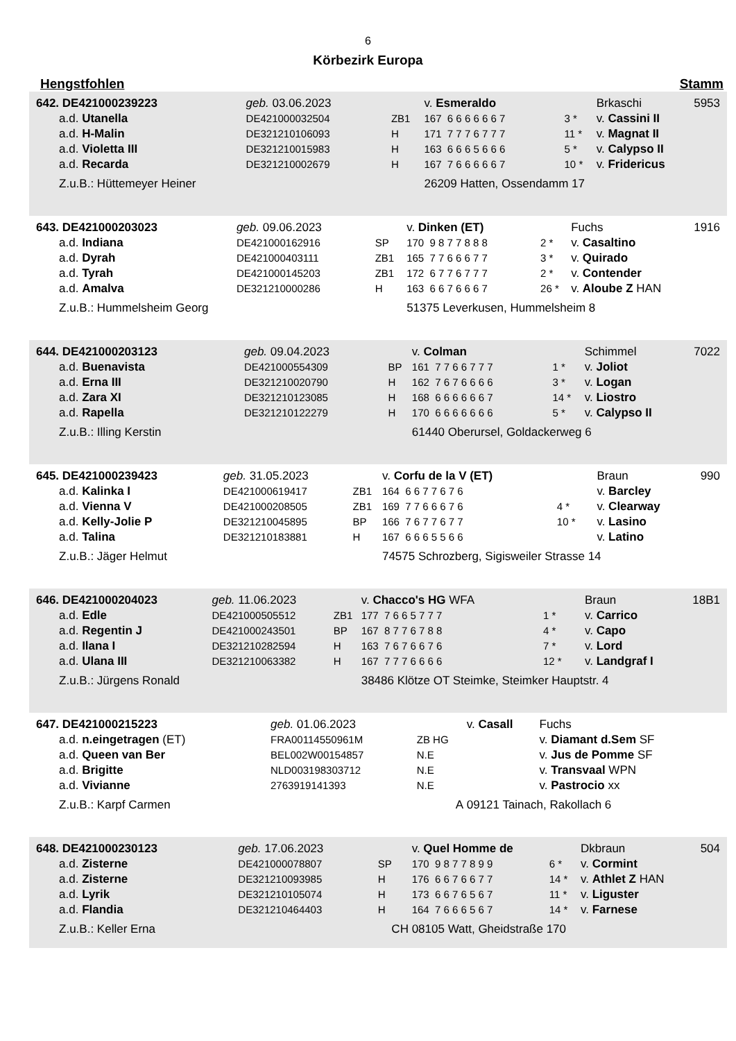6
Körbezirk Europa
Hengstfohlen Stamm
| 642. DE421000239223 | geb. 03.06.2023 | | v. Esmeraldo | | | Brkaschi | 5953 |
| a.d. Utanella | DE421000032504 | ZB1 | 167 6 6 6 6 6 6 7 | 3 * | | v. Cassini II | |
| a.d. H-Malin | DE321210106093 | H | 171 7 7 7 6 7 7 7 | 11 * | | v. Magnat II | |
| a.d. Violetta III | DE321210015983 | H | 163 6 6 6 5 6 6 6 | 5 * | | v. Calypso II | |
| a.d. Recarda | DE321210002679 | H | 167 7 6 6 6 6 6 7 | 10 * | | v. Fridericus | |
| Z.u.B.: Hüttemeyer Heiner | | | 26209 Hatten, Ossendamm 17 | | | | |
| 643. DE421000203023 | geb. 09.06.2023 | | v. Dinken (ET) | | | Fuchs | 1916 |
| a.d. Indiana | DE421000162916 | SP | 170 9 8 7 7 8 8 8 | 2 * | | v. Casaltino | |
| a.d. Dyrah | DE421000403111 | ZB1 | 165 7 7 6 6 6 7 7 | 3 * | | v. Quirado | |
| a.d. Tyrah | DE421000145203 | ZB1 | 172 6 7 7 6 7 7 7 | 2 * | | v. Contender | |
| a.d. Amalva | DE321210000286 | H | 163 6 6 7 6 6 6 7 | 26 * | | v. Aloube Z HAN | |
| Z.u.B.: Hummelsheim Georg | | | 51375 Leverkusen, Hummelsheim 8 | | | | |
| 644. DE421000203123 | geb. 09.04.2023 | | v. Colman | | | Schimmel | 7022 |
| a.d. Buenavista | DE421000554309 | BP | 161 7 7 6 6 7 7 7 | 1 * | | v. Joliot | |
| a.d. Erna III | DE321210020790 | H | 162 7 6 7 6 6 6 6 | 3 * | | v. Logan | |
| a.d. Zara XI | DE321210123085 | H | 168 6 6 6 6 6 6 7 | 14 * | | v. Liostro | |
| a.d. Rapella | DE321210122279 | H | 170 6 6 6 6 6 6 6 | 5 * | | v. Calypso II | |
| Z.u.B.: Illing Kerstin | | | 61440 Oberursel, Goldackerweg 6 | | | | |
| 645. DE421000239423 | geb. 31.05.2023 | | v. Corfu de la V (ET) | | | Braun | 990 |
| a.d. Kalinka I | DE421000619417 | ZB1 | 164 6 6 7 7 6 7 6 | | | v. Barcley | |
| a.d. Vienna V | DE421000208505 | ZB1 | 169 7 7 6 6 6 7 6 | 4 * | | v. Clearway | |
| a.d. Kelly-Jolie P | DE321210045895 | BP | 166 7 6 7 7 6 7 7 | 10 * | | v. Lasino | |
| a.d. Talina | DE321210183881 | H | 167 6 6 6 5 5 6 6 | | | v. Latino | |
| Z.u.B.: Jäger Helmut | | | 74575 Schrozberg, Sigisweiler Strasse 14 | | | | |
| 646. DE421000204023 | geb. 11.06.2023 | | v. Chacco's HG WFA | | | Braun | 18B1 |
| a.d. Edle | DE421000505512 | ZB1 | 177 7 6 6 5 7 7 7 | 1 * | | v. Carrico | |
| a.d. Regentin J | DE421000243501 | BP | 167 8 7 7 6 7 8 8 | 4 * | | v. Capo | |
| a.d. Ilana I | DE321210282594 | H | 163 7 6 7 6 6 7 6 | 7 * | | v. Lord | |
| a.d. Ulana III | DE321210063382 | H | 167 7 7 7 6 6 6 6 | 12 * | | v. Landgraf I | |
| Z.u.B.: Jürgens Ronald | | | 38486 Klötze OT Steimke, Steimker Hauptstr. 4 | | | | |
| 647. DE421000215223 | geb. 01.06.2023 | | v. Casall | Fuchs |
| a.d. n.eingetragen (ET) | FRA00114550961M | ZB HG | | v. Diamant d.Sem SF |
| a.d. Queen van Ber | BEL002W00154857 | N.E | | v. Jus de Pomme SF |
| a.d. Brigitte | NLD003198303712 | N.E | | v. Transvaal WPN |
| a.d. Vivianne | 2763919141393 | N.E | | v. Pastrocio xx |
| Z.u.B.: Karpf Carmen | | A | 09121 Tainach, Rakollach 6 | |
| 648. DE421000230123 | geb. 17.06.2023 | | v. Quel Homme de | | | Dkbraun | 504 |
| a.d. Zisterne | DE421000078807 | SP | 170 9 8 7 7 8 9 9 | 6 * | | v. Cormint | |
| a.d. Zisterne | DE321210093985 | H | 176 6 6 7 6 6 7 7 | 14 * | | v. Athlet Z HAN | |
| a.d. Lyrik | DE321210105074 | H | 173 6 6 7 6 5 6 7 | 11 * | | v. Liguster | |
| a.d. Flandia | DE321210464403 | H | 164 7 6 6 6 5 6 7 | 14 * | | v. Farnese | |
| Z.u.B.: Keller Erna | | CH | 08105 Watt, Gheidstraße 170 | | | | |